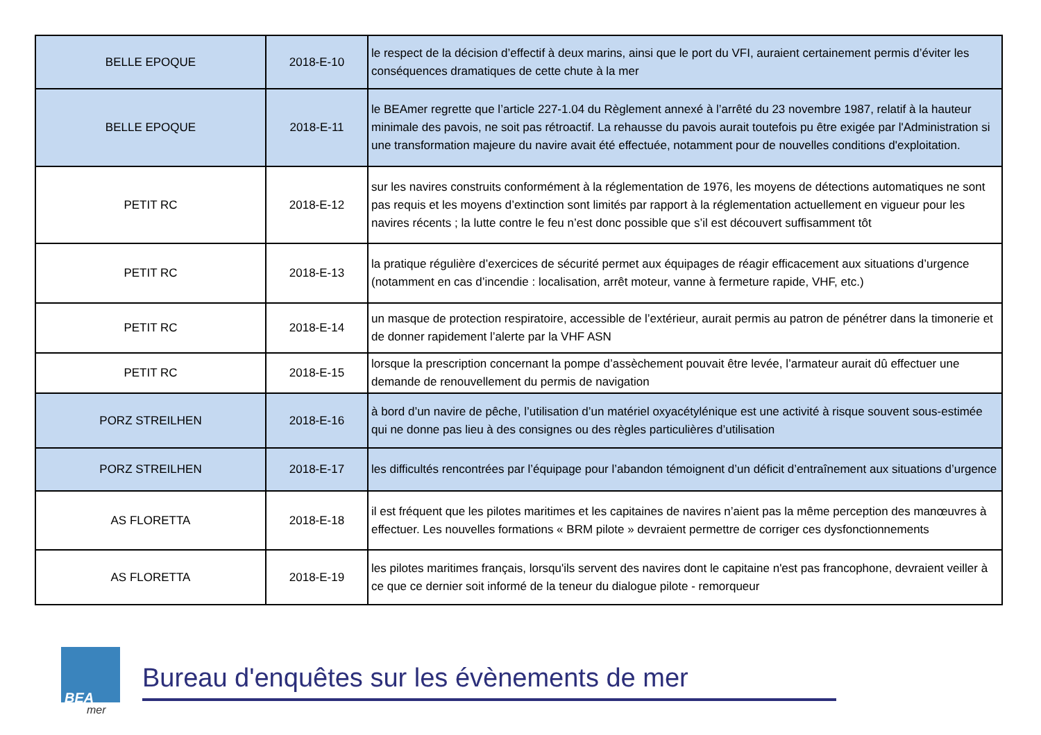| BELLE EPOQUE | 2018-E-10 | le respect de la décision d’effectif à deux marins, ainsi que le port du VFI, auraient certainement permis d’éviter les conséquences dramatiques de cette chute à la mer |
| BELLE EPOQUE | 2018-E-11 | le BEAmer regrette que l’article 227-1.04 du Règlement annexé à l’arrêté du 23 novembre 1987, relatif à la hauteur minimale des pavois, ne soit pas rétroactif. La rehausse du pavois aurait toutefois pu être exigée par l'Administration si une transformation majeure du navire avait été effectuée, notamment pour de nouvelles conditions d'exploitation. |
| PETIT RC | 2018-E-12 | sur les navires construits conformément à la réglementation de 1976, les moyens de détections automatiques ne sont pas requis et les moyens d’extinction sont limités par rapport à la réglementation actuellement en vigueur pour les navires récents ; la lutte contre le feu n’est donc possible que s’il est découvert suffisamment tôt |
| PETIT RC | 2018-E-13 | la pratique régulière d’exercices de sécurité permet aux équipages de réagir efficacement aux situations d’urgence (notamment en cas d’incendie : localisation, arrêt moteur, vanne à fermeture rapide, VHF, etc.) |
| PETIT RC | 2018-E-14 | un masque de protection respiratoire, accessible de l’extérieur, aurait permis au patron de pénétrer dans la timonerie et de donner rapidement l’alerte par la VHF ASN |
| PETIT RC | 2018-E-15 | lorsque la prescription concernant la pompe d’assèchement pouvait être levée, l’armateur aurait dû effectuer une demande de renouvellement du permis de navigation |
| PORZ STREILHEN | 2018-E-16 | à bord d’un navire de pêche, l’utilisation d’un matériel oxyacétylénique est une activité à risque souvent sous-estimée qui ne donne pas lieu à des consignes ou des règles particulières d’utilisation |
| PORZ STREILHEN | 2018-E-17 | les difficultés rencontrées par l’équipage pour l’abandon témoignent d’un déficit d’entraînement aux situations d’urgence |
| AS FLORETTA | 2018-E-18 | il est fréquent que les pilotes maritimes et les capitaines de navires n’aient pas la même perception des manœuvres à effectuer. Les nouvelles formations « BRM pilote » devraient permettre de corriger ces dysfonctionnements |
| AS FLORETTA | 2018-E-19 | les pilotes maritimes français, lorsqu'ils servent des navires dont le capitaine n'est pas francophone, devraient veiller à ce que ce dernier soit informé de la teneur du dialogue pilote - remorqueur |
BEA
mer
Bureau d'enquêtes sur les évènements de mer